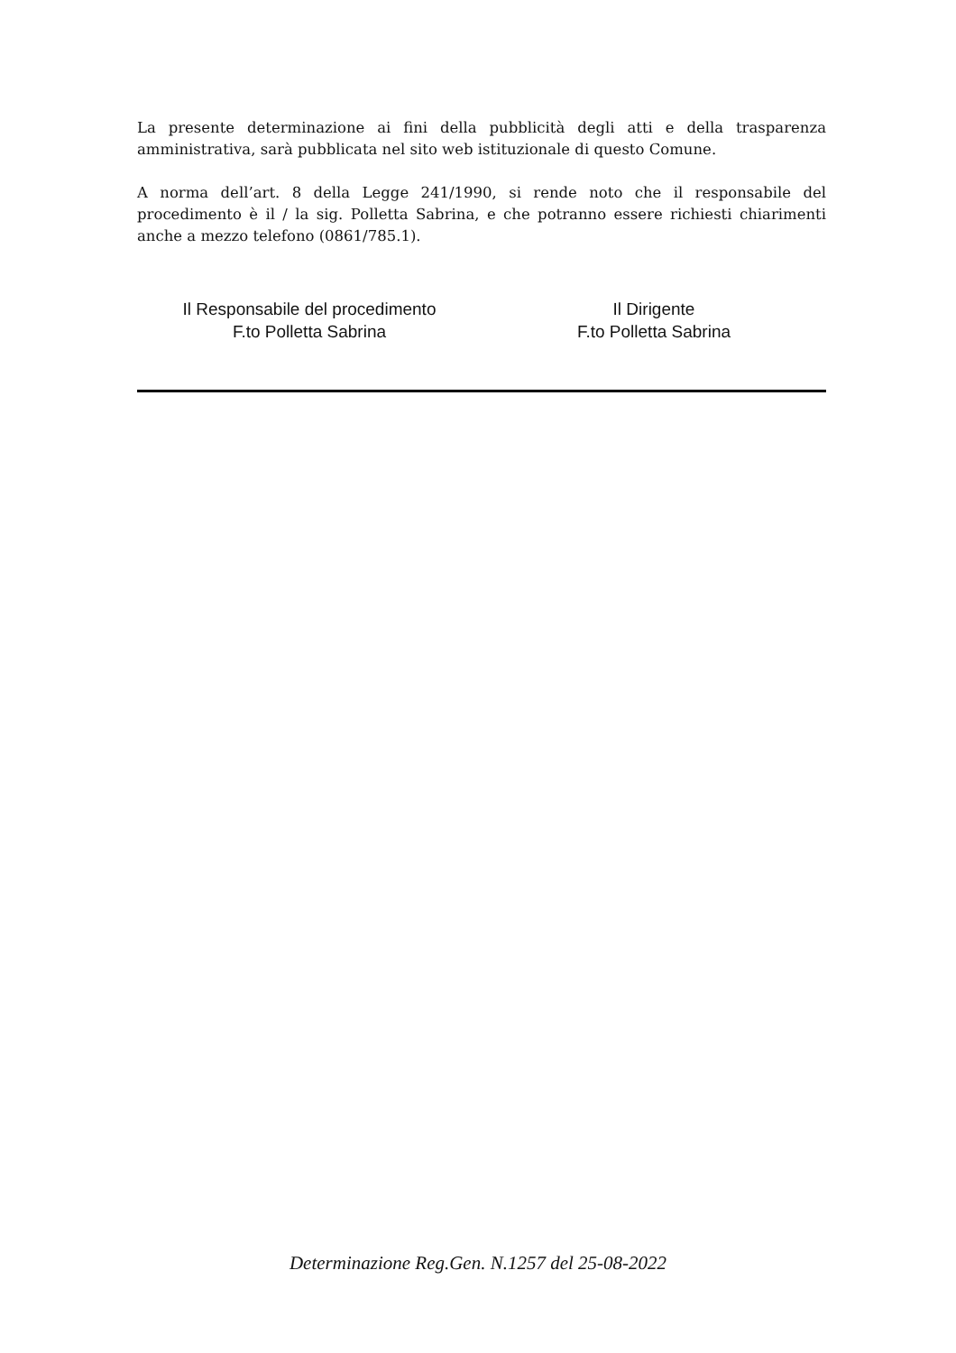La presente determinazione ai fini della pubblicità degli atti e della trasparenza amministrativa, sarà pubblicata nel sito web istituzionale di questo Comune.
A norma dell’art. 8 della Legge 241/1990, si rende noto che il responsabile del procedimento è il / la sig. Polletta Sabrina, e che potranno essere richiesti chiarimenti anche a mezzo telefono (0861/785.1).
Il Responsabile del procedimento
F.to Polletta Sabrina
Il Dirigente
F.to Polletta Sabrina
Determinazione Reg.Gen. N.1257 del 25-08-2022